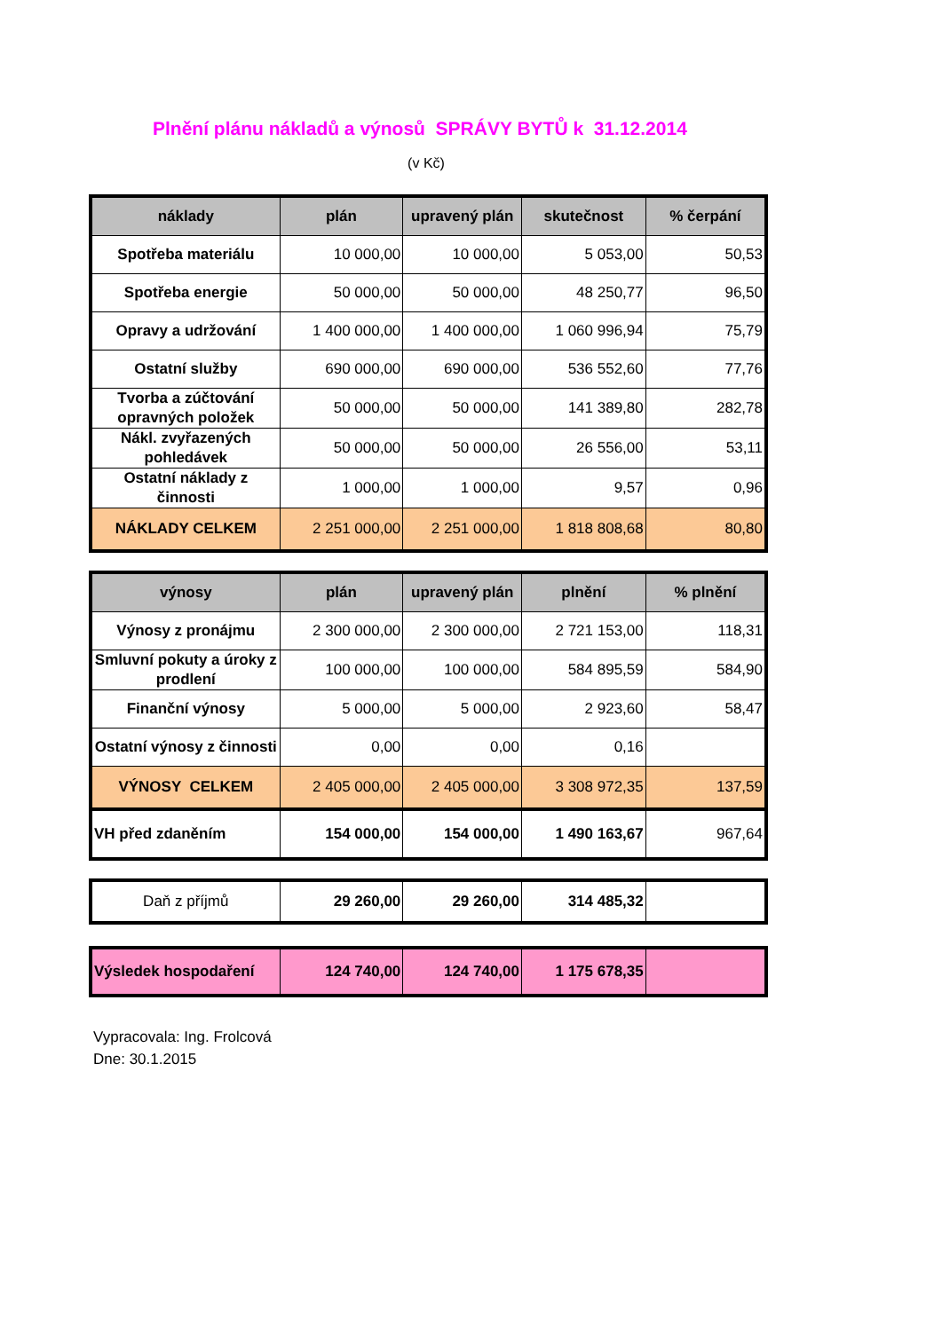Plnění plánu nákladů a výnosů SPRÁVY BYTŮ k 31.12.2014
(v Kč)
| náklady | plán | upravený plán | skutečnost | % čerpání |
| --- | --- | --- | --- | --- |
| Spotřeba materiálu | 10 000,00 | 10 000,00 | 5 053,00 | 50,53 |
| Spotřeba energie | 50 000,00 | 50 000,00 | 48 250,77 | 96,50 |
| Opravy a udržování | 1 400 000,00 | 1 400 000,00 | 1 060 996,94 | 75,79 |
| Ostatní služby | 690 000,00 | 690 000,00 | 536 552,60 | 77,76 |
| Tvorba a zúčtování opravných položek | 50 000,00 | 50 000,00 | 141 389,80 | 282,78 |
| Nákl. zvyřazených pohledávek | 50 000,00 | 50 000,00 | 26 556,00 | 53,11 |
| Ostatní náklady z činnosti | 1 000,00 | 1 000,00 | 9,57 | 0,96 |
| NÁKLADY CELKEM | 2 251 000,00 | 2 251 000,00 | 1 818 808,68 | 80,80 |
| výnosy | plán | upravený plán | plnění | % plnění |
| --- | --- | --- | --- | --- |
| Výnosy z pronájmu | 2 300 000,00 | 2 300 000,00 | 2 721 153,00 | 118,31 |
| Smluvní pokuty a úroky z prodlení | 100 000,00 | 100 000,00 | 584 895,59 | 584,90 |
| Finanční výnosy | 5 000,00 | 5 000,00 | 2 923,60 | 58,47 |
| Ostatní výnosy z činnosti | 0,00 | 0,00 | 0,16 | |
| VÝNOSY CELKEM | 2 405 000,00 | 2 405 000,00 | 3 308 972,35 | 137,59 |
| VH před zdaněním | 154 000,00 | 154 000,00 | 1 490 163,67 | 967,64 |
| Daň z příjmů | 29 260,00 | 29 260,00 | 314 485,32 | |
| Výsledek hospodaření | 124 740,00 | 124 740,00 | 1 175 678,35 | |
Vypracovala: Ing. Frolcová
Dne: 30.1.2015